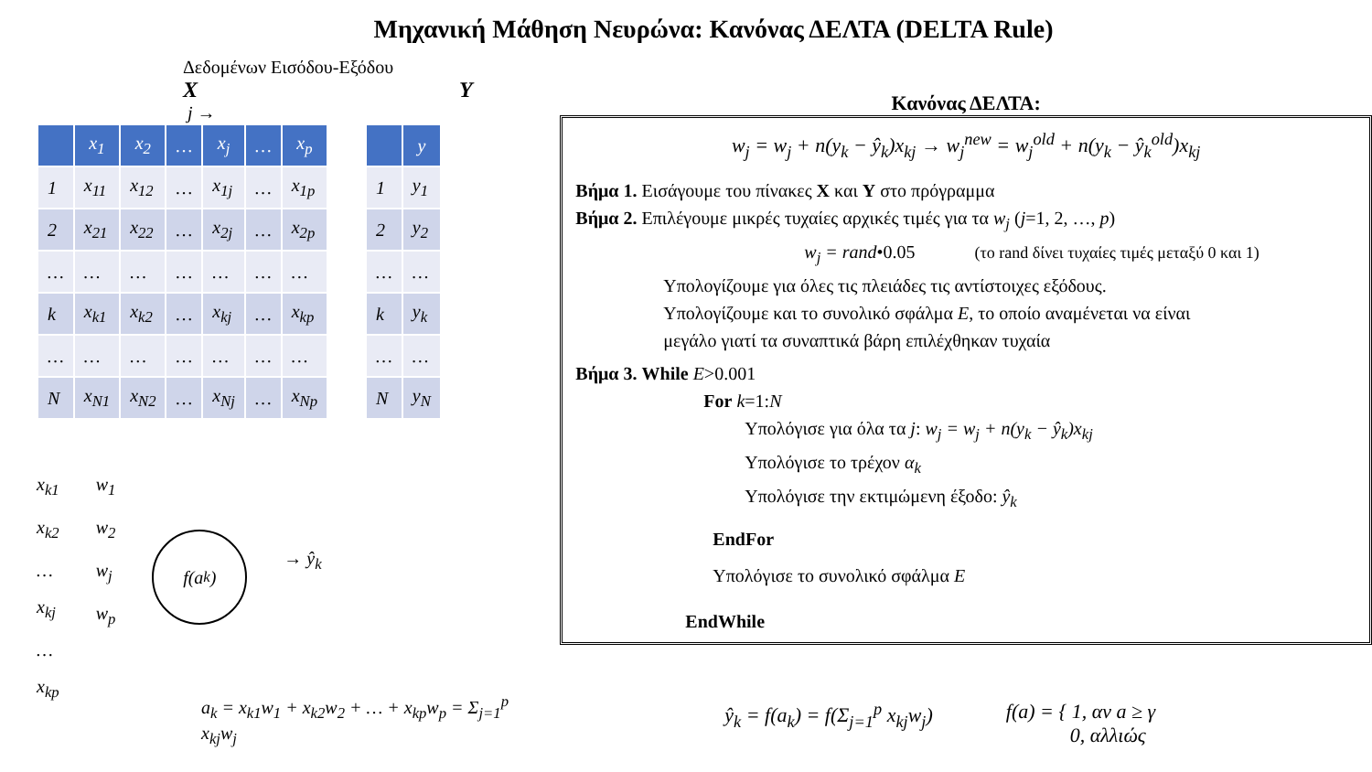Μηχανική Μάθηση Νευρώνα: Κανόνας ΔΕΛΤΑ (DELTA Rule)
Δεδομένων Εισόδου-Εξόδου
X Y
j →
| | x<sub>1</sub> | x<sub>2</sub> | … | x<sub>j</sub> | … | x<sub>p</sub> |
| --- | --- | --- | --- | --- | --- | --- |
| 1 | x<sub>11</sub> | x<sub>12</sub> | … | x<sub>1j</sub> | … | x<sub>1p</sub> |
| 2 | x<sub>21</sub> | x<sub>22</sub> | … | x<sub>2j</sub> | … | x<sub>2p</sub> |
| … | … | … | … | … | … | … |
| k | x<sub>k1</sub> | x<sub>k2</sub> | … | x<sub>kj</sub> | … | x<sub>kp</sub> |
| … | … | … | … | … | … | … |
| N | x<sub>N1</sub> | x<sub>N2</sub> | … | x<sub>Nj</sub> | … | x<sub>Np</sub> |
| | y |
| --- | --- |
| 1 | y<sub>1</sub> |
| 2 | y<sub>2</sub> |
| … | … |
| k | y<sub>k</sub> |
| … | … |
| N | y<sub>N</sub> |
x<sub>k1</sub>
x<sub>k2</sub>
…
x<sub>kj</sub>
…
x<sub>kp</sub>
w<sub>1</sub>
w<sub>2</sub>
w<sub>j</sub>
w<sub>p</sub>
f(a<sub>k</sub>)
→ ŷ<sub>k</sub>
a<sub>k</sub> = x<sub>k1</sub>w<sub>1</sub> + x<sub>k2</sub>w<sub>2</sub> + … + x<sub>kp</sub>w<sub>p</sub> = Σ<sub>j=1</sub><sup>p</sup> x<sub>kj</sub>w<sub>j</sub>
Κανόνας ΔΕΛΤΑ:
w<sub>j</sub> = w<sub>j</sub> + n(y<sub>k</sub> − ŷ<sub>k</sub>)x<sub>kj</sub> → w<sub>j</sub><sup>new</sup> = w<sub>j</sub><sup>old</sup> + n(y<sub>k</sub> − ŷ<sub>k</sub><sup>old</sup>)x<sub>kj</sub>
Βήμα 1. Εισάγουμε του πίνακες X και Y στο πρόγραμμα
Βήμα 2. Επιλέγουμε μικρές τυχαίες αρχικές τιμές για τα w<sub>j</sub> (j=1, 2, …, p)
w<sub>j</sub> = rand•0.05 (το rand δίνει τυχαίες τιμές μεταξύ 0 και 1)
Υπολογίζουμε για όλες τις πλειάδες τις αντίστοιχες εξόδους.
Υπολογίζουμε και το συνολικό σφάλμα E, το οποίο αναμένεται να είναι
μεγάλο γιατί τα συναπτικά βάρη επιλέχθηκαν τυχαία
Βήμα 3. While E>0.001
For k=1:N
Υπολόγισε για όλα τα j: w<sub>j</sub> = w<sub>j</sub> + n(y<sub>k</sub> − ŷ<sub>k</sub>)x<sub>kj</sub>
Υπολόγισε το τρέχον α<sub>k</sub>
Υπολόγισε την εκτιμώμενη έξοδο: ŷ<sub>k</sub>
EndFor
Υπολόγισε το συνολικό σφάλμα E
EndWhile
ŷ<sub>k</sub> = f(a<sub>k</sub>) = f(Σ<sub>j=1</sub><sup>p</sup> x<sub>kj</sub>w<sub>j</sub>) f(a) = { 1, αν a ≥ γ
0, αλλιώς